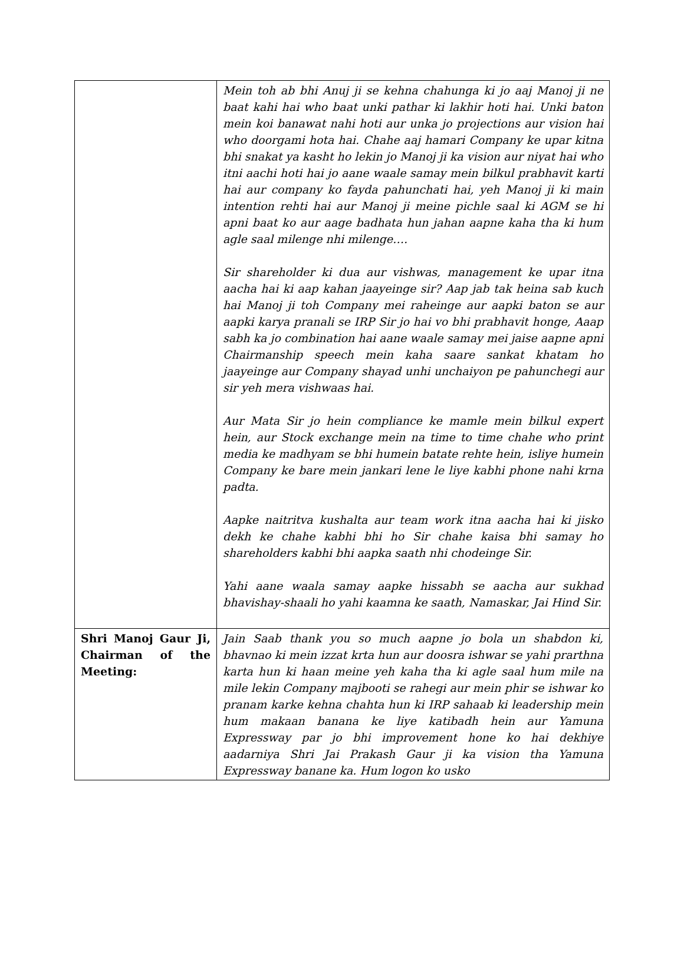| | Mein toh ab bhi Anuj ji se kehna chahunga ki jo aaj Manoj ji ne baat kahi hai who baat unki pathar ki lakhir hoti hai. Unki baton mein koi banawat nahi hoti aur unka jo projections aur vision hai who doorgami hota hai. Chahe aaj hamari Company ke upar kitna bhi snakat ya kasht ho lekin jo Manoj ji ka vision aur niyat hai who itni aachi hoti hai jo aane waale samay mein bilkul prabhavit karti hai aur company ko fayda pahunchati hai, yeh Manoj ji ki main intention rehti hai aur Manoj ji meine pichle saal ki AGM se hi apni baat ko aur aage badhata hun jahan aapne kaha tha ki hum agle saal milenge nhi milenge…. Sir shareholder ki dua aur vishwas, management ke upar itna aacha hai ki aap kahan jaayeinge sir? Aap jab tak heina sab kuch hai Manoj ji toh Company mei raheinge aur aapki baton se aur aapki karya pranali se IRP Sir jo hai vo bhi prabhavit honge, Aaap sabh ka jo combination hai aane waale samay mei jaise aapne apni Chairmanship speech mein kaha saare sankat khatam ho jaayeinge aur Company shayad unhi unchaiyon pe pahunchegi aur sir yeh mera vishwaas hai. Aur Mata Sir jo hein compliance ke mamle mein bilkul expert hein, aur Stock exchange mein na time to time chahe who print media ke madhyam se bhi humein batate rehte hein, isliye humein Company ke bare mein jankari lene le liye kabhi phone nahi krna padta. Aapke naitritva kushalta aur team work itna aacha hai ki jisko dekh ke chahe kabhi bhi ho Sir chahe kaisa bhi samay ho shareholders kabhi bhi aapka saath nhi chodeinge Sir. Yahi aane waala samay aapke hissabh se aacha aur sukhad bhavishay-shaali ho yahi kaamna ke saath, Namaskar, Jai Hind Sir. |
| Shri Manoj Gaur Ji, Chairman of the Meeting: | Jain Saab thank you so much aapne jo bola un shabdon ki, bhavnao ki mein izzat krta hun aur doosra ishwar se yahi prarthna karta hun ki haan meine yeh kaha tha ki agle saal hum mile na mile lekin Company majbooti se rahegi aur mein phir se ishwar ko pranam karke kehna chahta hun ki IRP sahaab ki leadership mein hum makaan banana ke liye katibadh hein aur Yamuna Expressway par jo bhi improvement hone ko hai dekhiye aadarniya Shri Jai Prakash Gaur ji ka vision tha Yamuna Expressway banane ka. Hum logon ko usko |